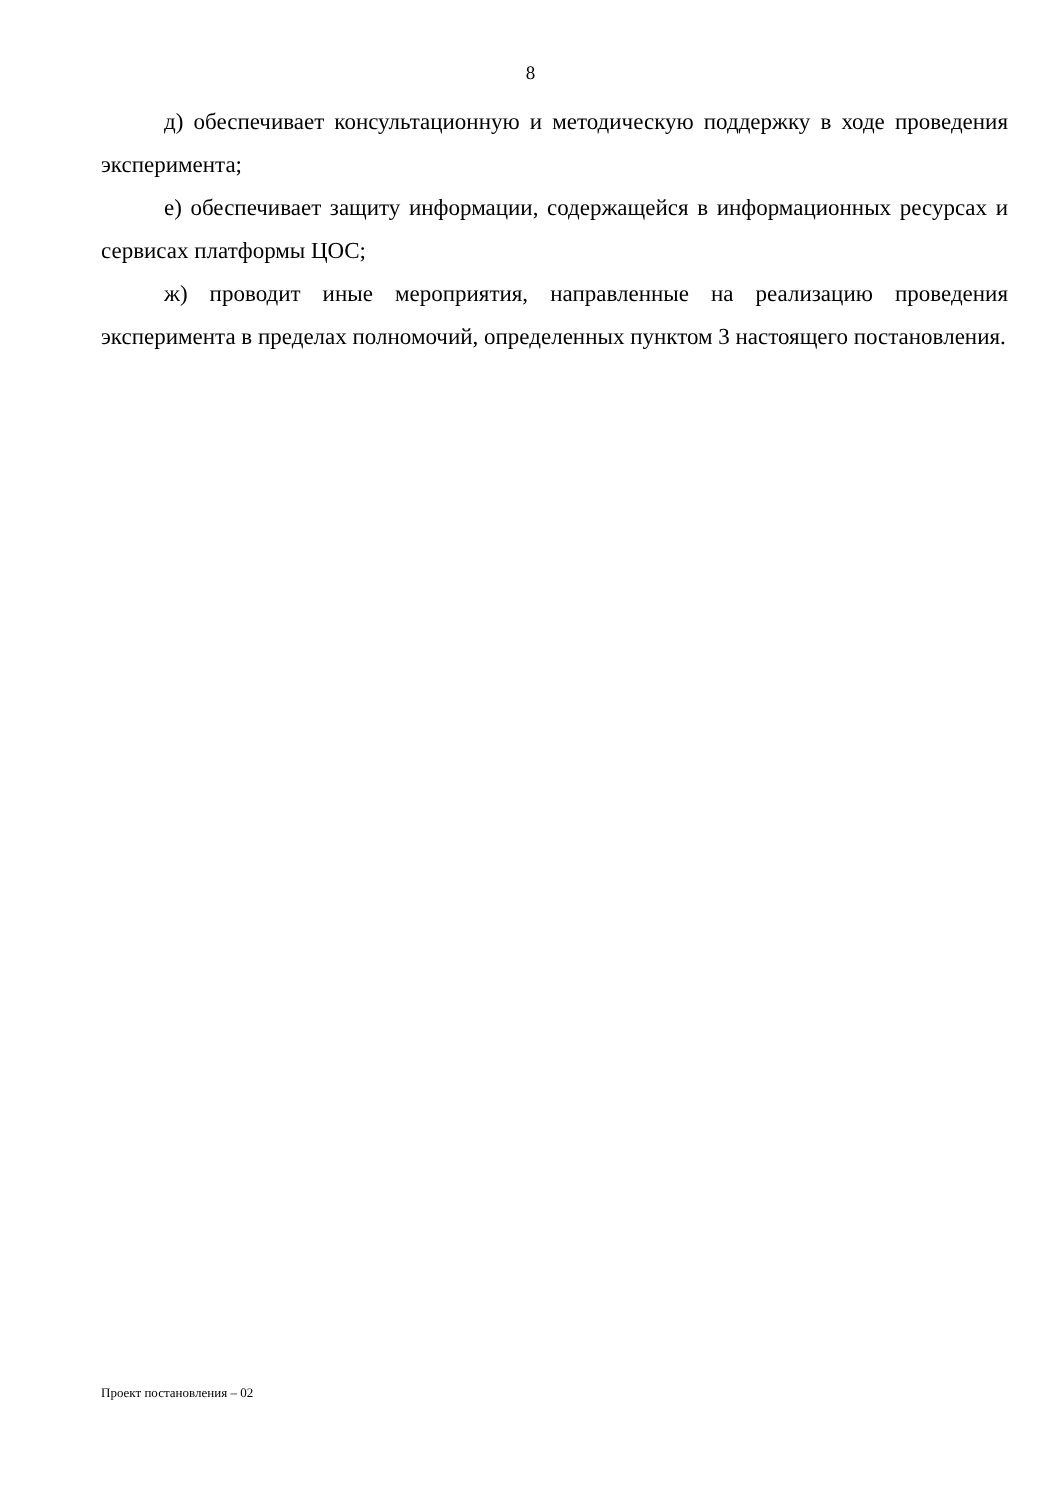8
д) обеспечивает консультационную и методическую поддержку в ходе проведения эксперимента;
е) обеспечивает защиту информации, содержащейся в информационных ресурсах и сервисах платформы ЦОС;
ж) проводит иные мероприятия, направленные на реализацию проведения эксперимента в пределах полномочий, определенных пунктом 3 настоящего постановления.
Проект постановления – 02